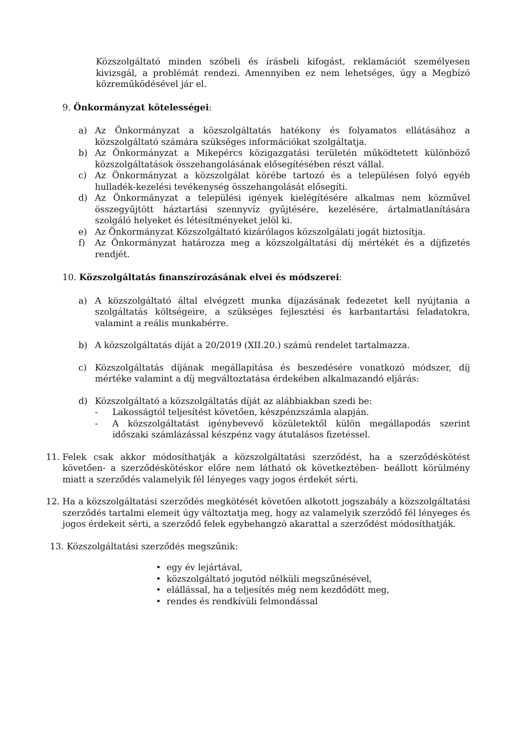Közszolgáltató minden szóbeli és írásbeli kifogást, reklamációt személyesen kivizsgál, a problémát rendezi. Amennyiben ez nem lehetséges, úgy a Megbízó közreműködésével jár el.
9. Önkormányzat kötelességei:
a) Az Önkormányzat a közszolgáltatás hatékony és folyamatos ellátásához a közszolgáltató számára szükséges információkat szolgáltatja.
b) Az Önkormányzat a Mikepércs közigazgatási területén működtetett különböző közszolgáltatások összehangolásának elősegítésében részt vállal.
c) Az Önkormányzat a közszolgálat körébe tartozó és a településen folyó egyéb hulladék-kezelési tevékenység összehangolását elősegíti.
d) Az Önkormányzat a települési igények kielégítésére alkalmas nem közművel összegyűjtött háztartási szennyvíz gyűjtésére, kezelésére, ártalmatlanítására szolgáló helyeket és létesítményeket jelöl ki.
e) Az Önkormányzat Közszolgáltató kizárólagos közszolgálati jogát biztosítja.
f) Az Önkormányzat határozza meg a közszolgáltatási díj mértékét és a díjfizetés rendjét.
10. Közszolgáltatás finanszírozásának elvei és módszerei:
a) A közszolgáltató által elvégzett munka díjazásának fedezetet kell nyújtania a szolgáltatás költségeire, a szükséges fejlesztési és karbantartási feladatokra, valamint a reális munkabérre.
b) A közszolgáltatás díját a 20/2019 (XII.20.) számú rendelet tartalmazza.
c) Közszolgáltatás díjának megállapítása és beszedésére vonatkozó módszer, díj mértéke valamint a díj megváltoztatása érdekében alkalmazandó eljárás:
d) Közszolgáltató a közszolgáltatás díját az alábbiakban szedi be:
- Lakosságtól teljesítést követően, készpénzszámla alapján.
- A közszolgáltatást igénybevevő közületektől külön megállapodás szerint időszaki számlázással készpénz vagy átutalásos fizetéssel.
11. Felek csak akkor módosíthatják a közszolgáltatási szerződést, ha a szerződéskötést követően- a szerződéskötéskor előre nem látható ok következtében- beállott körülmény miatt a szerződés valamelyik fél lényeges vagy jogos érdekét sérti.
12. Ha a közszolgáltatási szerződés megkötését követően alkotott jogszabály a közszolgáltatási szerződés tartalmi elemeit úgy változtatja meg, hogy az valamelyik szerződő fél lényeges és jogos érdekeit sérti, a szerződő felek egybehangzó akarattal a szerződést módosíthatják.
13. Közszolgáltatási szerződés megszűnik:
• egy év lejártával,
• közszolgáltató jogutód nélküli megszűnésével,
• elállással, ha a teljesítés még nem kezdődött meg,
• rendes és rendkívüli felmondással